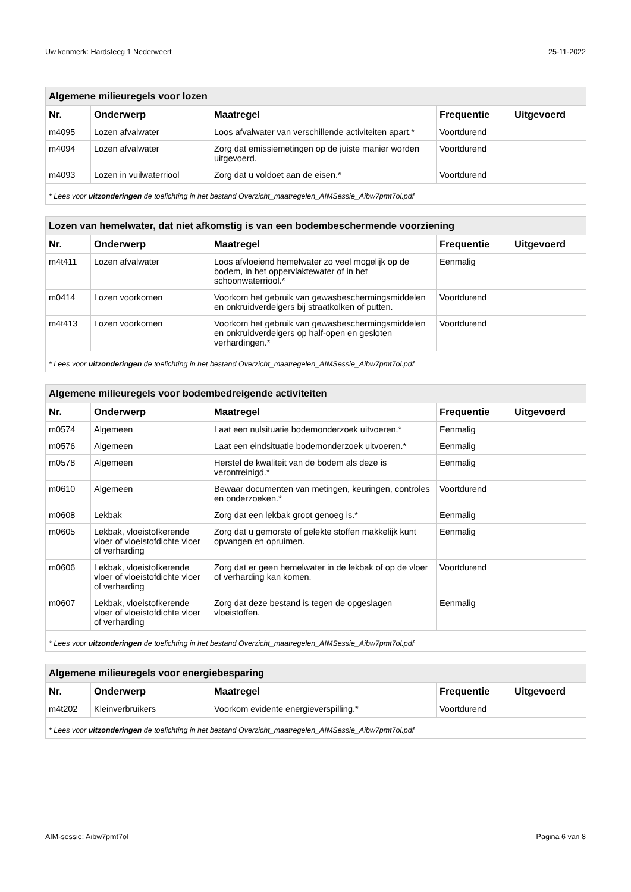Uw kenmerk: Hardsteeg 1 Nederweert 25-11-2022
| Algemene milieuregels voor lozen | | | | |
| Nr. | Onderwerp | Maatregel | Frequentie | Uitgevoerd |
| m4095 | Lozen afvalwater | Loos afvalwater van verschillende activiteiten apart.* | Voortdurend | |
| m4094 | Lozen afvalwater | Zorg dat emissiemetingen op de juiste manier worden uitgevoerd. | Voortdurend | |
| m4093 | Lozen in vuilwaterriool | Zorg dat u voldoet aan de eisen.* | Voortdurend | |
| * Lees voor uitzonderingen de toelichting in het bestand Overzicht_maatregelen_AIMSessie_Aibw7pmt7ol.pdf | | | | |
| Lozen van hemelwater, dat niet afkomstig is van een bodembeschermende voorziening | | | | |
| Nr. | Onderwerp | Maatregel | Frequentie | Uitgevoerd |
| m4t411 | Lozen afvalwater | Loos afvloeiend hemelwater zo veel mogelijk op de bodem, in het oppervlaktewater of in het schoonwaterriool.* | Eenmalig | |
| m0414 | Lozen voorkomen | Voorkom het gebruik van gewasbeschermingsmiddelen en onkruidverdelgers bij straatkolken of putten. | Voortdurend | |
| m4t413 | Lozen voorkomen | Voorkom het gebruik van gewasbeschermingsmiddelen en onkruidverdelgers op half-open en gesloten verhardingen.* | Voortdurend | |
| * Lees voor uitzonderingen de toelichting in het bestand Overzicht_maatregelen_AIMSessie_Aibw7pmt7ol.pdf | | | | |
| Algemene milieuregels voor bodembedreigende activiteiten | | | | |
| Nr. | Onderwerp | Maatregel | Frequentie | Uitgevoerd |
| m0574 | Algemeen | Laat een nulsituatie bodemonderzoek uitvoeren.* | Eenmalig | |
| m0576 | Algemeen | Laat een eindsituatie bodemonderzoek uitvoeren.* | Eenmalig | |
| m0578 | Algemeen | Herstel de kwaliteit van de bodem als deze is verontreinigd.* | Eenmalig | |
| m0610 | Algemeen | Bewaar documenten van metingen, keuringen, controles en onderzoeken.* | Voortdurend | |
| m0608 | Lekbak | Zorg dat een lekbak groot genoeg is.* | Eenmalig | |
| m0605 | Lekbak, vloeistofkerende vloer of vloeistofdichte vloer of verharding | Zorg dat u gemorste of gelekte stoffen makkelijk kunt opvangen en opruimen. | Eenmalig | |
| m0606 | Lekbak, vloeistofkerende vloer of vloeistofdichte vloer of verharding | Zorg dat er geen hemelwater in de lekbak of op de vloer of verharding kan komen. | Voortdurend | |
| m0607 | Lekbak, vloeistofkerende vloer of vloeistofdichte vloer of verharding | Zorg dat deze bestand is tegen de opgeslagen vloeistoffen. | Eenmalig | |
| * Lees voor uitzonderingen de toelichting in het bestand Overzicht_maatregelen_AIMSessie_Aibw7pmt7ol.pdf | | | | |
| Algemene milieuregels voor energiebesparing | | | | |
| Nr. | Onderwerp | Maatregel | Frequentie | Uitgevoerd |
| m4t202 | Kleinverbruikers | Voorkom evidente energieverspilling.* | Voortdurend | |
| * Lees voor uitzonderingen de toelichting in het bestand Overzicht_maatregelen_AIMSessie_Aibw7pmt7ol.pdf | | | | |
AIM-sessie: Aibw7pmt7ol Pagina 6 van 8